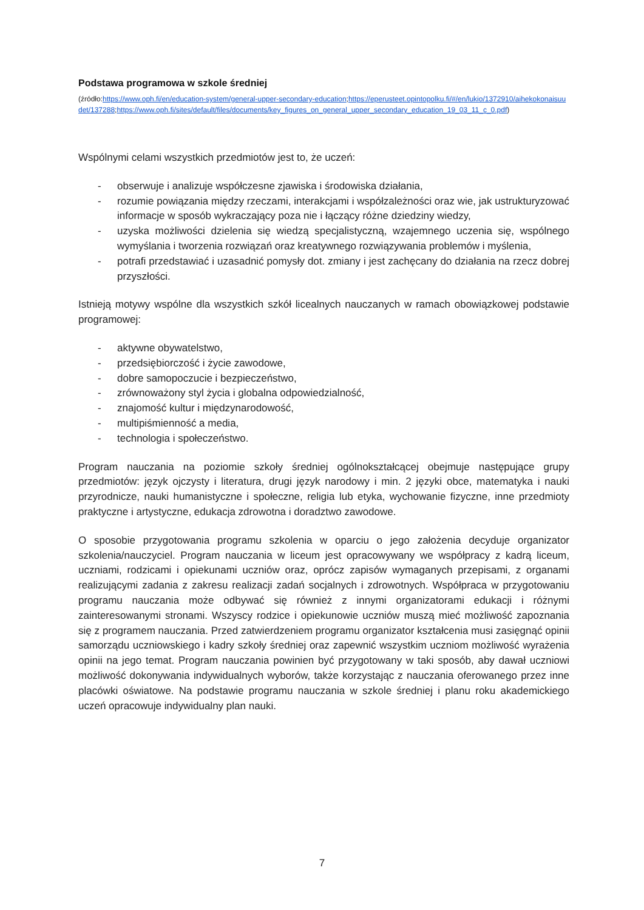Podstawa programowa w szkole średniej
(źródło:https://www.oph.fi/en/education-system/general-upper-secondary-education;https://eperusteet.opintopolku.fi/#/en/lukio/1372910/aihekokonaisuudet/137288;https://www.oph.fi/sites/default/files/documents/key_figures_on_general_upper_secondary_education_19_03_11_c_0.pdf)
Wspólnymi celami wszystkich przedmiotów jest to, że uczeń:
- obserwuje i analizuje współczesne zjawiska i środowiska działania,
- rozumie powiązania między rzeczami, interakcjami i współzależności oraz wie, jak ustrukturyzować informacje w sposób wykraczający poza nie i łączący różne dziedziny wiedzy,
- uzyska możliwości dzielenia się wiedzą specjalistyczną, wzajemnego uczenia się, wspólnego wymyślania i tworzenia rozwiązań oraz kreatywnego rozwiązywania problemów i myślenia,
- potrafi przedstawiać i uzasadnić pomysły dot. zmiany i jest zachęcany do działania na rzecz dobrej przyszłości.
Istnieją motywy wspólne dla wszystkich szkół licealnych nauczanych w ramach obowiązkowej podstawie programowej:
- aktywne obywatelstwo,
- przedsiębiorczość i życie zawodowe,
- dobre samopoczucie i bezpieczeństwo,
- zrównoważony styl życia i globalna odpowiedzialność,
- znajomość kultur i międzynarodowość,
- multipiśmienność a media,
- technologia i społeczeństwo.
Program nauczania na poziomie szkoły średniej ogólnokształcącej obejmuje następujące grupy przedmiotów: język ojczysty i literatura, drugi język narodowy i min. 2 języki obce, matematyka i nauki przyrodnicze, nauki humanistyczne i społeczne, religia lub etyka, wychowanie fizyczne, inne przedmioty praktyczne i artystyczne, edukacja zdrowotna i doradztwo zawodowe.
O sposobie przygotowania programu szkolenia w oparciu o jego założenia decyduje organizator szkolenia/nauczyciel. Program nauczania w liceum jest opracowywany we współpracy z kadrą liceum, uczniami, rodzicami i opiekunami uczniów oraz, oprócz zapisów wymaganych przepisami, z organami realizującymi zadania z zakresu realizacji zadań socjalnych i zdrowotnych. Współpraca w przygotowaniu programu nauczania może odbywać się również z innymi organizatorami edukacji i różnymi zainteresowanymi stronami. Wszyscy rodzice i opiekunowie uczniów muszą mieć możliwość zapoznania się z programem nauczania. Przed zatwierdzeniem programu organizator kształcenia musi zasięgnąć opinii samorządu uczniowskiego i kadry szkoły średniej oraz zapewnić wszystkim uczniom możliwość wyrażenia opinii na jego temat. Program nauczania powinien być przygotowany w taki sposób, aby dawał uczniowi możliwość dokonywania indywidualnych wyborów, także korzystając z nauczania oferowanego przez inne placówki oświatowe. Na podstawie programu nauczania w szkole średniej i planu roku akademickiego uczeń opracowuje indywidualny plan nauki.
7